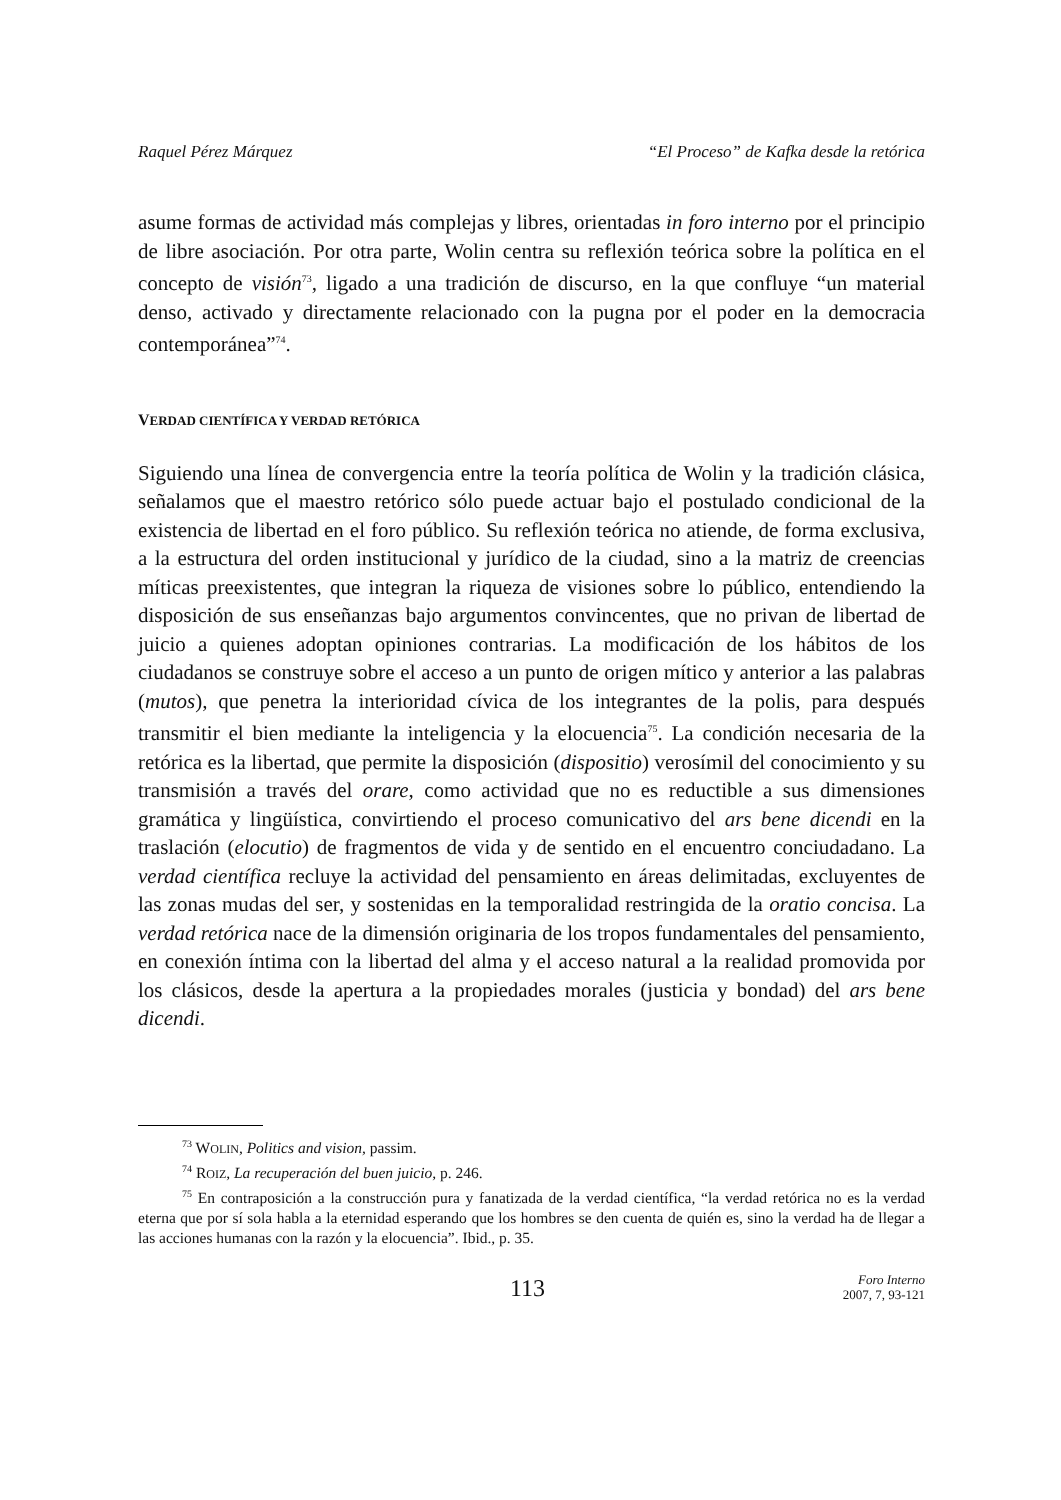Raquel Pérez Márquez “El Proceso” de Kafka desde la retórica
asume formas de actividad más complejas y libres, orientadas in foro interno por el principio de libre asociación. Por otra parte, Wolin centra su reflexión teórica sobre la política en el concepto de visión<sup>73</sup>, ligado a una tradición de discurso, en la que confluye “un material denso, activado y directamente relacionado con la pugna por el poder en la democracia contemporánea”<sup>74</sup>.
VERDAD CIENTÍFICA Y VERDAD RETÓRICA
Siguiendo una línea de convergencia entre la teoría política de Wolin y la tradición clásica, señalamos que el maestro retórico sólo puede actuar bajo el postulado condicional de la existencia de libertad en el foro público. Su reflexión teórica no atiende, de forma exclusiva, a la estructura del orden institucional y jurídico de la ciudad, sino a la matriz de creencias míticas preexistentes, que integran la riqueza de visiones sobre lo público, entendiendo la disposición de sus enseñanzas bajo argumentos convincentes, que no privan de libertad de juicio a quienes adoptan opiniones contrarias. La modificación de los hábitos de los ciudadanos se construye sobre el acceso a un punto de origen mítico y anterior a las palabras (mutos), que penetra la interioridad cívica de los integrantes de la polis, para después transmitir el bien mediante la inteligencia y la elocuencia<sup>75</sup>. La condición necesaria de la retórica es la libertad, que permite la disposición (dispositio) verosímil del conocimiento y su transmisión a través del orare, como actividad que no es reductible a sus dimensiones gramática y lingüística, convirtiendo el proceso comunicativo del ars bene dicendi en la traslación (elocutio) de fragmentos de vida y de sentido en el encuentro conciudadano. La verdad científica recluye la actividad del pensamiento en áreas delimitadas, excluyentes de las zonas mudas del ser, y sostenidas en la temporalidad restringida de la oratio concisa. La verdad retórica nace de la dimensión originaria de los tropos fundamentales del pensamiento, en conexión íntima con la libertad del alma y el acceso natural a la realidad promovida por los clásicos, desde la apertura a la propiedades morales (justicia y bondad) del ars bene dicendi.
<sup>73</sup> WOLIN, Politics and vision, passim.
<sup>74</sup> ROIZ, La recuperación del buen juicio, p. 246.
<sup>75</sup> En contraposición a la construcción pura y fanatizada de la verdad científica, “la verdad retórica no es la verdad eterna que por sí sola habla a la eternidad esperando que los hombres se den cuenta de quién es, sino la verdad ha de llegar a las acciones humanas con la razón y la elocuencia”. Ibid., p. 35.
113
Foro Interno
2007, 7, 93-121